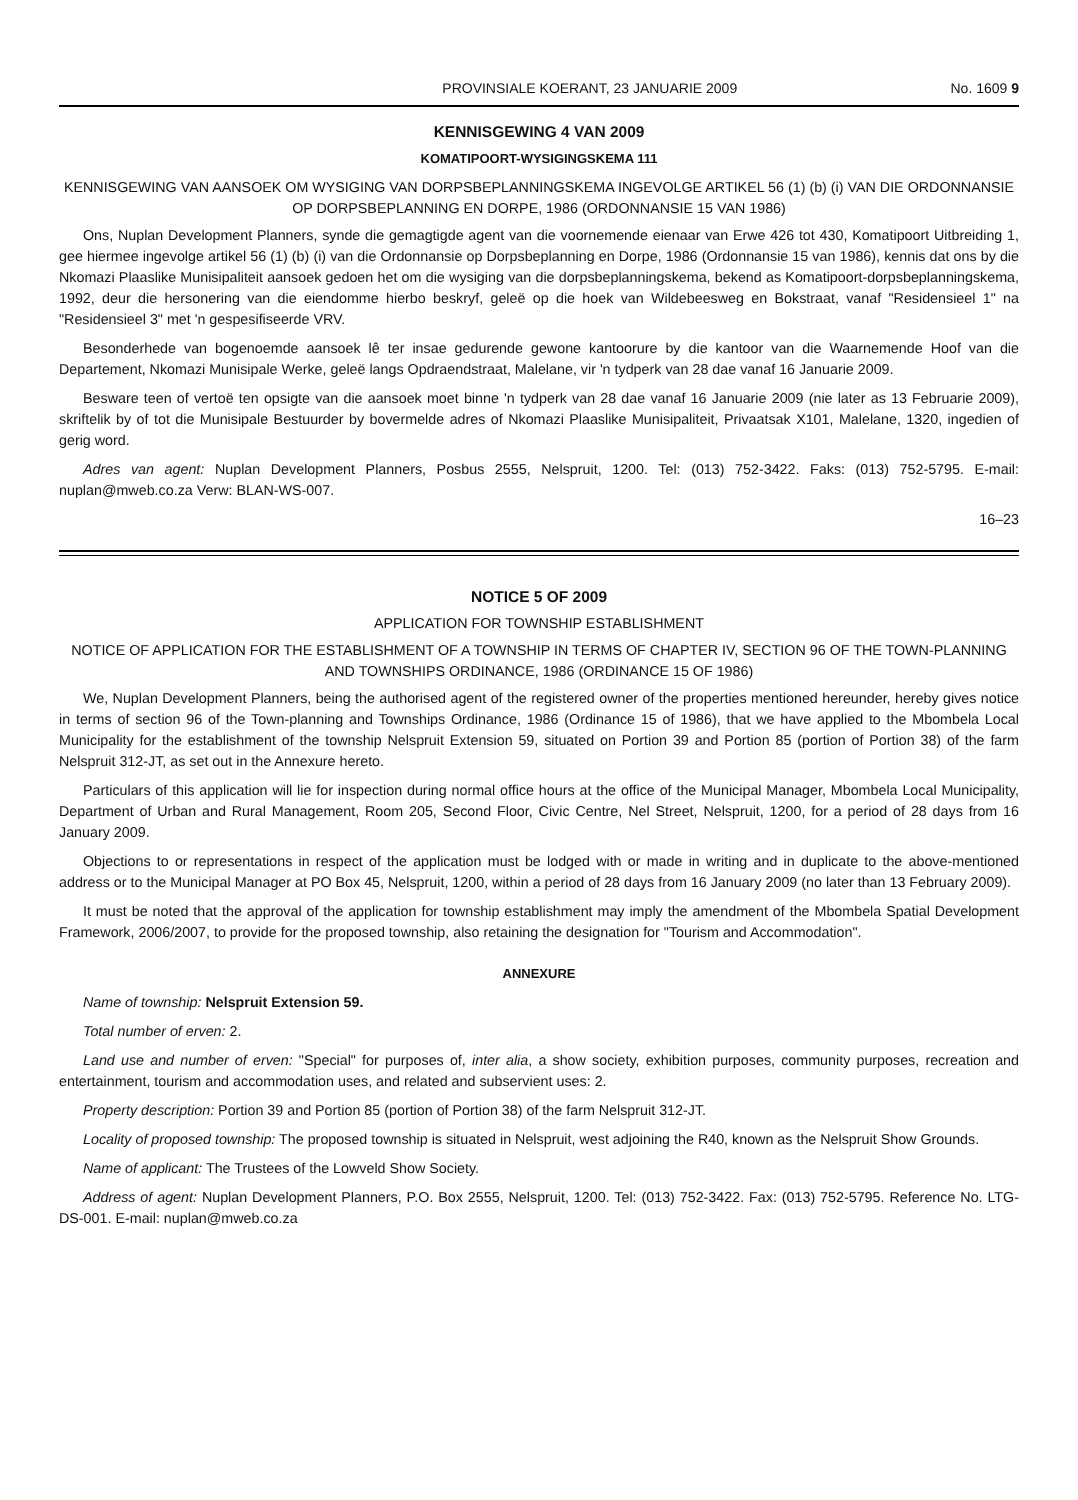PROVINSIALE KOERANT, 23 JANUARIE 2009 No. 1609 9
KENNISGEWING 4 VAN 2009
KOMATIPOORT-WYSIGINGSKEMA 111
KENNISGEWING VAN AANSOEK OM WYSIGING VAN DORPSBEPLANNINGSKEMA INGEVOLGE ARTIKEL 56 (1) (b) (i) VAN DIE ORDONNANSIE OP DORPSBEPLANNING EN DORPE, 1986 (ORDONNANSIE 15 VAN 1986)
Ons, Nuplan Development Planners, synde die gemagtigde agent van die voornemende eienaar van Erwe 426 tot 430, Komatipoort Uitbreiding 1, gee hiermee ingevolge artikel 56 (1) (b) (i) van die Ordonnansie op Dorpsbeplanning en Dorpe, 1986 (Ordonnansie 15 van 1986), kennis dat ons by die Nkomazi Plaaslike Munisipaliteit aansoek gedoen het om die wysiging van die dorpsbeplanningskema, bekend as Komatipoort-dorpsbeplanningskema, 1992, deur die hersonering van die eiendomme hierbo beskryf, geleë op die hoek van Wildebeesweg en Bokstraat, vanaf "Residensieel 1" na "Residensieel 3" met 'n gespesifiseerde VRV.
Besonderhede van bogenoemde aansoek lê ter insae gedurende gewone kantoorure by die kantoor van die Waarnemende Hoof van die Departement, Nkomazi Munisipale Werke, geleë langs Opdraendstraat, Malelane, vir 'n tydperk van 28 dae vanaf 16 Januarie 2009.
Besware teen of vertoë ten opsigte van die aansoek moet binne 'n tydperk van 28 dae vanaf 16 Januarie 2009 (nie later as 13 Februarie 2009), skriftelik by of tot die Munisipale Bestuurder by bovermelde adres of Nkomazi Plaaslike Munisipaliteit, Privaatsak X101, Malelane, 1320, ingedien of gerig word.
Adres van agent: Nuplan Development Planners, Posbus 2555, Nelspruit, 1200. Tel: (013) 752-3422. Faks: (013) 752-5795. E-mail: nuplan@mweb.co.za Verw: BLAN-WS-007.
16–23
NOTICE 5 OF 2009
APPLICATION FOR TOWNSHIP ESTABLISHMENT
NOTICE OF APPLICATION FOR THE ESTABLISHMENT OF A TOWNSHIP IN TERMS OF CHAPTER IV, SECTION 96 OF THE TOWN-PLANNING AND TOWNSHIPS ORDINANCE, 1986 (ORDINANCE 15 OF 1986)
We, Nuplan Development Planners, being the authorised agent of the registered owner of the properties mentioned hereunder, hereby gives notice in terms of section 96 of the Town-planning and Townships Ordinance, 1986 (Ordinance 15 of 1986), that we have applied to the Mbombela Local Municipality for the establishment of the township Nelspruit Extension 59, situated on Portion 39 and Portion 85 (portion of Portion 38) of the farm Nelspruit 312-JT, as set out in the Annexure hereto.
Particulars of this application will lie for inspection during normal office hours at the office of the Municipal Manager, Mbombela Local Municipality, Department of Urban and Rural Management, Room 205, Second Floor, Civic Centre, Nel Street, Nelspruit, 1200, for a period of 28 days from 16 January 2009.
Objections to or representations in respect of the application must be lodged with or made in writing and in duplicate to the above-mentioned address or to the Municipal Manager at PO Box 45, Nelspruit, 1200, within a period of 28 days from 16 January 2009 (no later than 13 February 2009).
It must be noted that the approval of the application for township establishment may imply the amendment of the Mbombela Spatial Development Framework, 2006/2007, to provide for the proposed township, also retaining the designation for "Tourism and Accommodation".
ANNEXURE
Name of township: Nelspruit Extension 59.
Total number of erven: 2.
Land use and number of erven: "Special" for purposes of, inter alia, a show society, exhibition purposes, community purposes, recreation and entertainment, tourism and accommodation uses, and related and subservient uses: 2.
Property description: Portion 39 and Portion 85 (portion of Portion 38) of the farm Nelspruit 312-JT.
Locality of proposed township: The proposed township is situated in Nelspruit, west adjoining the R40, known as the Nelspruit Show Grounds.
Name of applicant: The Trustees of the Lowveld Show Society.
Address of agent: Nuplan Development Planners, P.O. Box 2555, Nelspruit, 1200. Tel: (013) 752-3422. Fax: (013) 752-5795. Reference No. LTG-DS-001. E-mail: nuplan@mweb.co.za